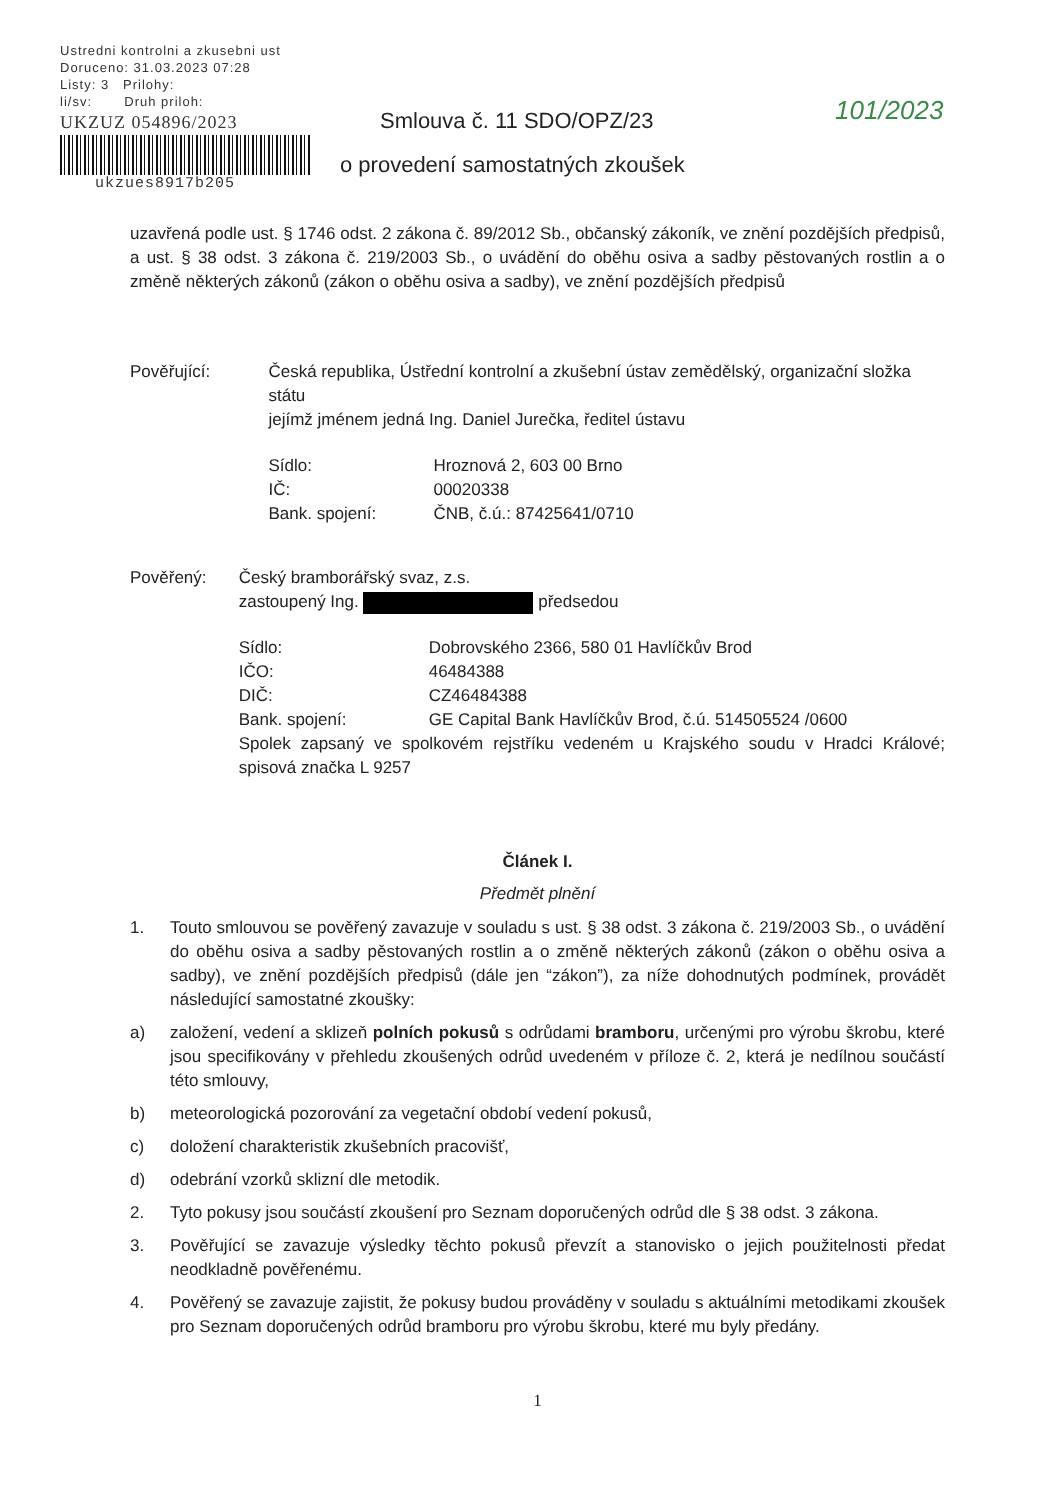Ustredni kontrolni a zkusebni ust
Doruceno: 31.03.2023 07:28
Listy: 3 Prilohy:
li/sv: Druh priloh:
UKZUZ 054896/2023
ukzues8917b205
101/2023
Smlouva č. 11 SDO/OPZ/23
o provedení samostatných zkoušek
uzavřená podle ust. § 1746 odst. 2 zákona č. 89/2012 Sb., občanský zákoník, ve znění pozdějších předpisů, a ust. § 38 odst. 3 zákona č. 219/2003 Sb., o uvádění do oběhu osiva a sadby pěstovaných rostlin a o změně některých zákonů (zákon o oběhu osiva a sadby), ve znění pozdějších předpisů
Pověřující: Česká republika, Ústřední kontrolní a zkušební ústav zemědělský, organizační složka státu
jejímž jménem jedná Ing. Daniel Jurečka, ředitel ústavu
Sídlo: Hroznová 2, 603 00 Brno
IČ: 00020338
Bank. spojení: ČNB, č.ú.: 87425641/0710
Pověřený: Český bramborářský svaz, z.s.
zastoupený Ing. předsedou
Sídlo: Dobrovského 2366, 580 01 Havlíčkův Brod
IČO: 46484388
DIČ: CZ46484388
Bank. spojení: GE Capital Bank Havlíčkův Brod, č.ú. 514505524 /0600
Spolek zapsaný ve spolkovém rejstříku vedeném u Krajského soudu v Hradci Králové; spisová značka L 9257
Článek I.
Předmět plnění
1. Touto smlouvou se pověřený zavazuje v souladu s ust. § 38 odst. 3 zákona č. 219/2003 Sb., o uvádění do oběhu osiva a sadby pěstovaných rostlin a o změně některých zákonů (zákon o oběhu osiva a sadby), ve znění pozdějších předpisů (dále jen “zákon”), za níže dohodnutých podmínek, provádět následující samostatné zkoušky:
a) založení, vedení a sklizeň polních pokusů s odrůdami bramboru, určenými pro výrobu škrobu, které jsou specifikovány v přehledu zkoušených odrůd uvedeném v příloze č. 2, která je nedílnou součástí této smlouvy,
b) meteorologická pozorování za vegetační období vedení pokusů,
c) doložení charakteristik zkušebních pracovišť,
d) odebrání vzorků sklizní dle metodik.
2. Tyto pokusy jsou součástí zkoušení pro Seznam doporučených odrůd dle § 38 odst. 3 zákona.
3. Pověřující se zavazuje výsledky těchto pokusů převzít a stanovisko o jejich použitelnosti předat neodkladně pověřenému.
4. Pověřený se zavazuje zajistit, že pokusy budou prováděny v souladu s aktuálními metodikami zkoušek pro Seznam doporučených odrůd bramboru pro výrobu škrobu, které mu byly předány.
1